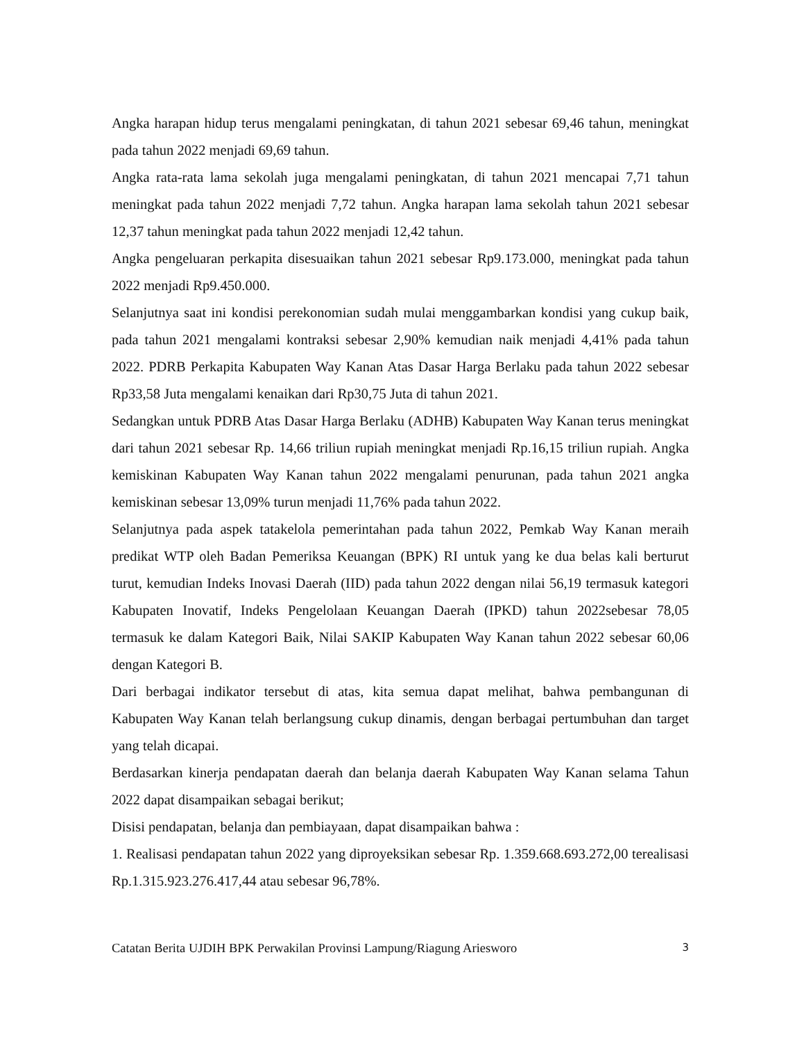Angka harapan hidup terus mengalami peningkatan, di tahun 2021 sebesar 69,46 tahun, meningkat pada tahun 2022 menjadi 69,69 tahun.
Angka rata-rata lama sekolah juga mengalami peningkatan, di tahun 2021 mencapai 7,71 tahun meningkat pada tahun 2022 menjadi 7,72 tahun. Angka harapan lama sekolah tahun 2021 sebesar 12,37 tahun meningkat pada tahun 2022 menjadi 12,42 tahun.
Angka pengeluaran perkapita disesuaikan tahun 2021 sebesar Rp9.173.000, meningkat pada tahun 2022 menjadi Rp9.450.000.
Selanjutnya saat ini kondisi perekonomian sudah mulai menggambarkan kondisi yang cukup baik, pada tahun 2021 mengalami kontraksi sebesar 2,90% kemudian naik menjadi 4,41% pada tahun 2022. PDRB Perkapita Kabupaten Way Kanan Atas Dasar Harga Berlaku pada tahun 2022 sebesar Rp33,58 Juta mengalami kenaikan dari Rp30,75 Juta di tahun 2021.
Sedangkan untuk PDRB Atas Dasar Harga Berlaku (ADHB) Kabupaten Way Kanan terus meningkat dari tahun 2021 sebesar Rp. 14,66 triliun rupiah meningkat menjadi Rp.16,15 triliun rupiah. Angka kemiskinan Kabupaten Way Kanan tahun 2022 mengalami penurunan, pada tahun 2021 angka kemiskinan sebesar 13,09% turun menjadi 11,76% pada tahun 2022.
Selanjutnya pada aspek tatakelola pemerintahan pada tahun 2022, Pemkab Way Kanan meraih predikat WTP oleh Badan Pemeriksa Keuangan (BPK) RI untuk yang ke dua belas kali berturut turut, kemudian Indeks Inovasi Daerah (IID) pada tahun 2022 dengan nilai 56,19 termasuk kategori Kabupaten Inovatif, Indeks Pengelolaan Keuangan Daerah (IPKD) tahun 2022sebesar 78,05 termasuk ke dalam Kategori Baik, Nilai SAKIP Kabupaten Way Kanan tahun 2022 sebesar 60,06 dengan Kategori B.
Dari berbagai indikator tersebut di atas, kita semua dapat melihat, bahwa pembangunan di Kabupaten Way Kanan telah berlangsung cukup dinamis, dengan berbagai pertumbuhan dan target yang telah dicapai.
Berdasarkan kinerja pendapatan daerah dan belanja daerah Kabupaten Way Kanan selama Tahun 2022 dapat disampaikan sebagai berikut;
Disisi pendapatan, belanja dan pembiayaan, dapat disampaikan bahwa :
1. Realisasi pendapatan tahun 2022 yang diproyeksikan sebesar Rp. 1.359.668.693.272,00 terealisasi Rp.1.315.923.276.417,44 atau sebesar 96,78%.
Catatan Berita UJDIH BPK Perwakilan Provinsi Lampung/Riagung Ariesworo 3